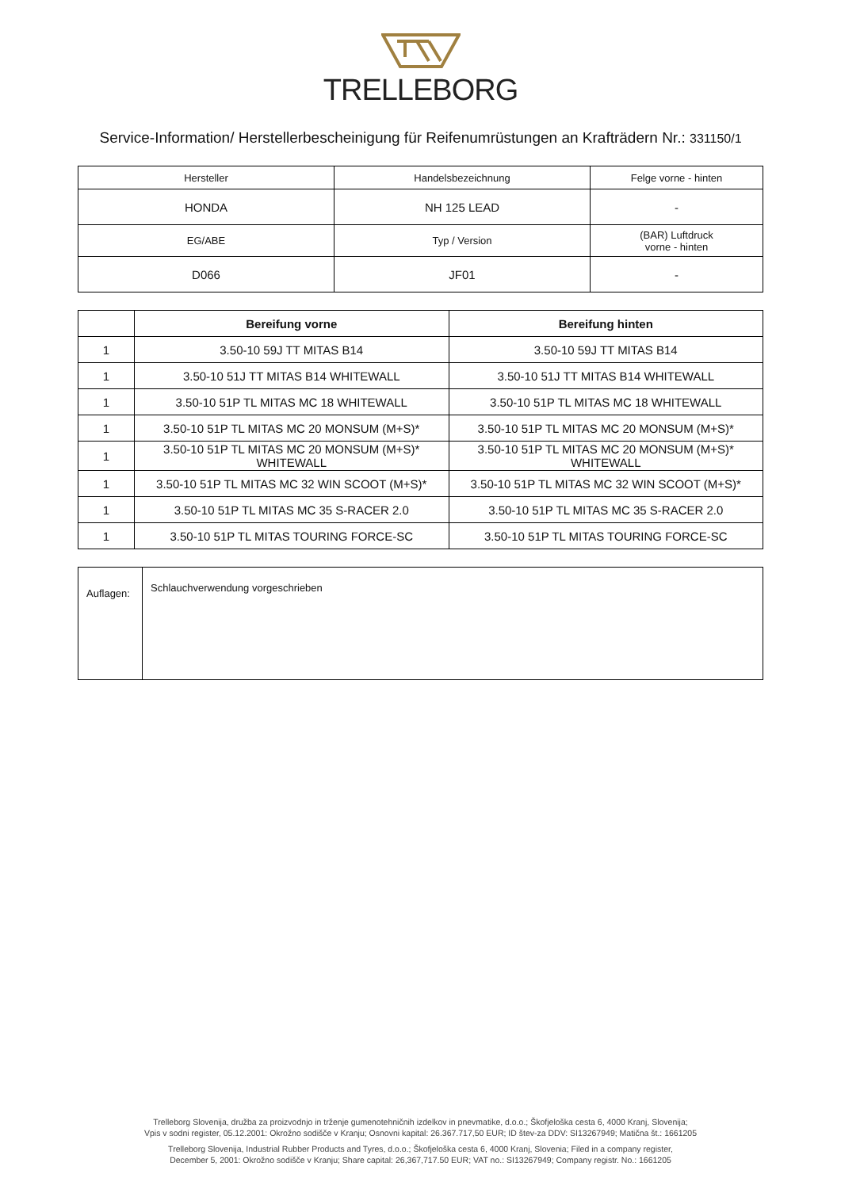TRELLEBORG
Service-Information/ Herstellerbescheinigung für Reifenumrüstungen an Krafträdern Nr.: 331150/1
| Hersteller | Handelsbezeichnung | Felge vorne - hinten |
| HONDA | NH 125 LEAD | - |
| EG/ABE | Typ / Version | (BAR) Luftdruck vorne - hinten |
| D066 | JF01 | - |
| | Bereifung vorne | Bereifung hinten |
| --- | --- | --- |
| 1 | 3.50-10 59J TT MITAS B14 | 3.50-10 59J TT MITAS B14 |
| 1 | 3.50-10 51J TT MITAS B14 WHITEWALL | 3.50-10 51J TT MITAS B14 WHITEWALL |
| 1 | 3.50-10 51P TL MITAS MC 18 WHITEWALL | 3.50-10 51P TL MITAS MC 18 WHITEWALL |
| 1 | 3.50-10 51P TL MITAS MC 20 MONSUM (M+S)* | 3.50-10 51P TL MITAS MC 20 MONSUM (M+S)* |
| 1 | 3.50-10 51P TL MITAS MC 20 MONSUM (M+S)* WHITEWALL | 3.50-10 51P TL MITAS MC 20 MONSUM (M+S)* WHITEWALL |
| 1 | 3.50-10 51P TL MITAS MC 32 WIN SCOOT (M+S)* | 3.50-10 51P TL MITAS MC 32 WIN SCOOT (M+S)* |
| 1 | 3.50-10 51P TL MITAS MC 35 S-RACER 2.0 | 3.50-10 51P TL MITAS MC 35 S-RACER 2.0 |
| 1 | 3.50-10 51P TL MITAS TOURING FORCE-SC | 3.50-10 51P TL MITAS TOURING FORCE-SC |
| Auflagen: | Schlauchverwendung vorgeschrieben |
Trelleborg Slovenija, družba za proizvodnjo in trženje gumenotehničnih izdelkov in pnevmatike, d.o.o.; Škofjeloška cesta 6, 4000 Kranj, Slovenija;
Vpis v sodni register, 05.12.2001: Okrožno sodišče v Kranju; Osnovni kapital: 26.367.717,50 EUR; ID štev-za DDV: SI13267949; Matična št.: 1661205
Trelleborg Slovenija, Industrial Rubber Products and Tyres, d.o.o.; Škofjeloška cesta 6, 4000 Kranj, Slovenia; Filed in a company register,
December 5, 2001: Okrožno sodišče v Kranju; Share capital: 26,367,717.50 EUR; VAT no.: SI13267949; Company registr. No.: 1661205